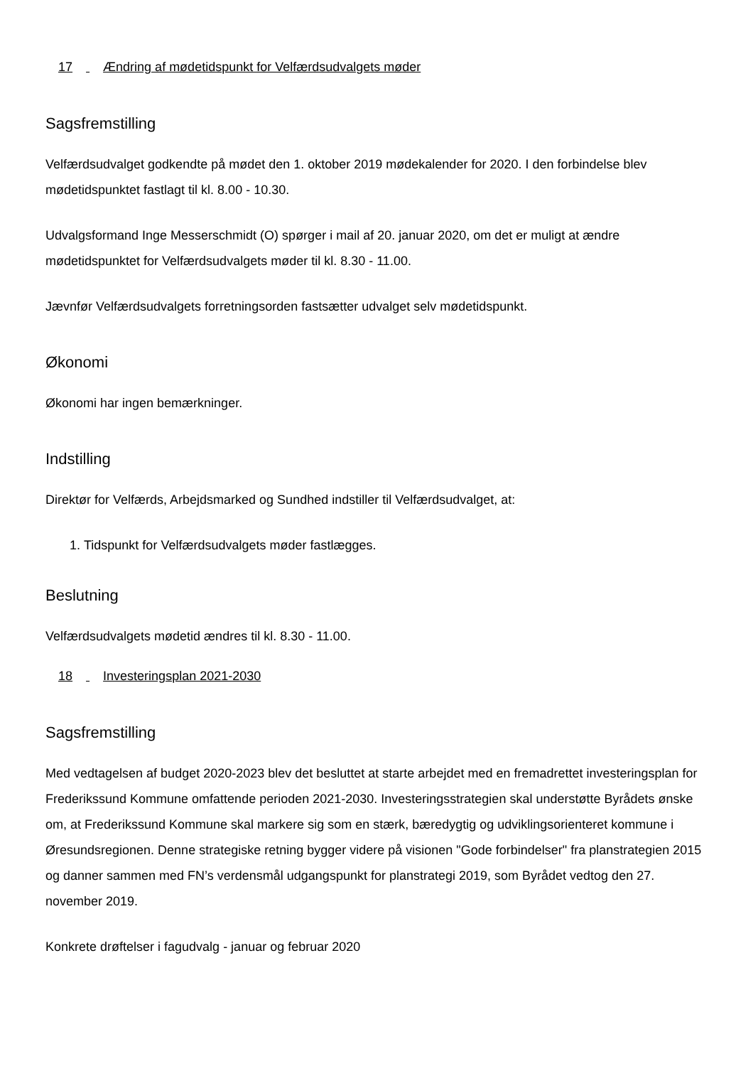17 Ændring af mødetidspunkt for Velfærdsudvalgets møder
Sagsfremstilling
Velfærdsudvalget godkendte på mødet den 1. oktober 2019 mødekalender for 2020. I den forbindelse blev mødetidspunktet fastlagt til kl. 8.00 - 10.30.
Udvalgsformand Inge Messerschmidt (O) spørger i mail af 20. januar 2020, om det er muligt at ændre mødetidspunktet for Velfærdsudvalgets møder til kl. 8.30 - 11.00.
Jævnfør Velfærdsudvalgets forretningsorden fastsætter udvalget selv mødetidspunkt.
Økonomi
Økonomi har ingen bemærkninger.
Indstilling
Direktør for Velfærds, Arbejdsmarked og Sundhed indstiller til Velfærdsudvalget, at:
1. Tidspunkt for Velfærdsudvalgets møder fastlægges.
Beslutning
Velfærdsudvalgets mødetid ændres til kl. 8.30 - 11.00.
18 Investeringsplan 2021-2030
Sagsfremstilling
Med vedtagelsen af budget 2020-2023 blev det besluttet at starte arbejdet med en fremadrettet investeringsplan for Frederikssund Kommune omfattende perioden 2021-2030. Investeringsstrategien skal understøtte Byrådets ønske om, at Frederikssund Kommune skal markere sig som en stærk, bæredygtig og udviklingsorienteret kommune i Øresundsregionen. Denne strategiske retning bygger videre på visionen "Gode forbindelser" fra planstrategien 2015 og danner sammen med FN’s verdensmål udgangspunkt for planstrategi 2019, som Byrådet vedtog den 27. november 2019.
Konkrete drøftelser i fagudvalg - januar og februar 2020